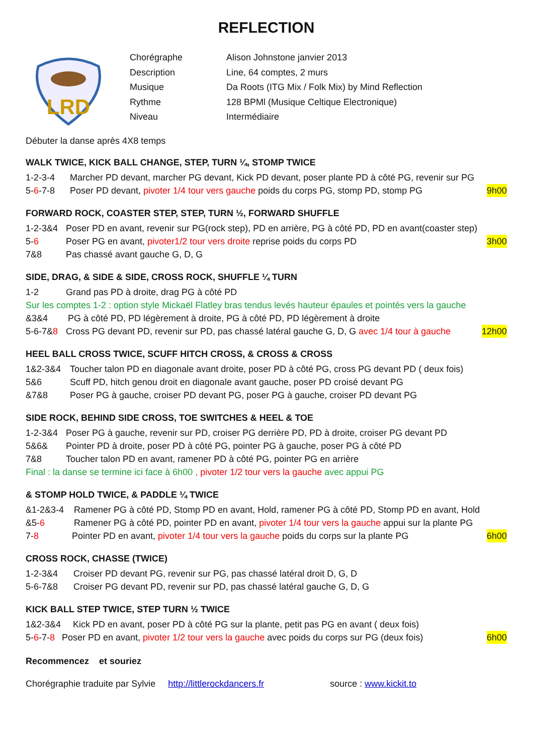REFLECTION
LRD
| Chorégraphe | Alison Johnstone janvier 2013 |
| Description | Line, 64 comptes, 2 murs |
| Musique | Da Roots (ITG Mix / Folk Mix) by Mind Reflection |
| Rythme | 128 BPMl (Musique Celtique Electronique) |
| Niveau | Intermédiaire |
Débuter la danse après 4X8 temps
WALK TWICE, KICK BALL CHANGE, STEP, TURN ¼, STOMP TWICE
1-2-3-4 Marcher PD devant, marcher PG devant, Kick PD devant, poser plante PD à côté PG, revenir sur PG
5-6-7-8 Poser PD devant, pivoter 1/4 tour vers gauche poids du corps PG, stomp PD, stomp PG 9h00
FORWARD ROCK, COASTER STEP, STEP, TURN ½, FORWARD SHUFFLE
1-2-3&4 Poser PD en avant, revenir sur PG(rock step), PD en arrière, PG à côté PD, PD en avant(coaster step)
5-6 Poser PG en avant, pivoter1/2 tour vers droite reprise poids du corps PD 3h00
7&8 Pas chassé avant gauche G, D, G
SIDE, DRAG, & SIDE & SIDE, CROSS ROCK, SHUFFLE ¼ TURN
1-2 Grand pas PD à droite, drag PG à côté PD
Sur les comptes 1-2 : option style Mickaël Flatley bras tendus levés hauteur épaules et pointés vers la gauche
&3&4 PG à côté PD, PD légèrement à droite, PG à côté PD, PD légèrement à droite
5-6-7&8 Cross PG devant PD, revenir sur PD, pas chassé latéral gauche G, D, G avec 1/4 tour à gauche 12h00
HEEL BALL CROSS TWICE, SCUFF HITCH CROSS, & CROSS & CROSS
1&2-3&4 Toucher talon PD en diagonale avant droite, poser PD à côté PG, cross PG devant PD ( deux fois)
5&6 Scuff PD, hitch genou droit en diagonale avant gauche, poser PD croisé devant PG
&7&8 Poser PG à gauche, croiser PD devant PG, poser PG à gauche, croiser PD devant PG
SIDE ROCK, BEHIND SIDE CROSS, TOE SWITCHES & HEEL & TOE
1-2-3&4 Poser PG à gauche, revenir sur PD, croiser PG derrière PD, PD à droite, croiser PG devant PD
5&6& Pointer PD à droite, poser PD à côté PG, pointer PG à gauche, poser PG à côté PD
7&8 Toucher talon PD en avant, ramener PD à côté PG, pointer PG en arrière
Final : la danse se termine ici face à 6h00 , pivoter 1/2 tour vers la gauche avec appui PG
& STOMP HOLD TWICE, & PADDLE ¼ TWICE
&1-2&3-4 Ramener PG à côté PD, Stomp PD en avant, Hold, ramener PG à côté PD, Stomp PD en avant, Hold
&5-6 Ramener PG à côté PD, pointer PD en avant, pivoter 1/4 tour vers la gauche appui sur la plante PG
7-8 Pointer PD en avant, pivoter 1/4 tour vers la gauche poids du corps sur la plante PG 6h00
CROSS ROCK, CHASSE (TWICE)
1-2-3&4 Croiser PD devant PG, revenir sur PG, pas chassé latéral droit D, G, D
5-6-7&8 Croiser PG devant PD, revenir sur PD, pas chassé latéral gauche G, D, G
KICK BALL STEP TWICE, STEP TURN ½ TWICE
1&2-3&4 Kick PD en avant, poser PD à côté PG sur la plante, petit pas PG en avant ( deux fois)
5-6-7-8 Poser PD en avant, pivoter 1/2 tour vers la gauche avec poids du corps sur PG (deux fois) 6h00
Recommencez et souriez
Chorégraphie traduite par Sylvie http://littlerockdancers.fr source : www.kickit.to